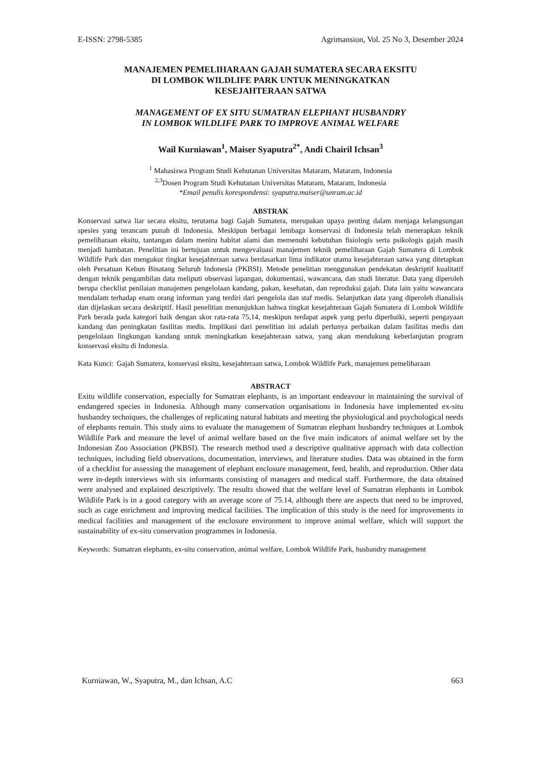E-ISSN: 2798-5385 Agrimansion, Vol. 25 No 3, Desember 2024
MANAJEMEN PEMELIHARAAN GAJAH SUMATERA SECARA EKSITU
DI LOMBOK WILDLIFE PARK UNTUK MENINGKATKAN
KESEJAHTERAAN SATWA
MANAGEMENT OF EX SITU SUMATRAN ELEPHANT HUSBANDRY
IN LOMBOK WILDLIFE PARK TO IMPROVE ANIMAL WELFARE
Wail Kurniawan<sup>1</sup>, Maiser Syaputra<sup>2*</sup>, Andi Chairil Ichsan<sup>3</sup>
<sup>1</sup> Mahasiswa Program Studi Kehutanan Universitas Mataram, Mataram, Indonesia
<sup>2,3</sup>Dosen Program Studi Kehutanan Universitas Mataram, Mataram, Indonesia
*Email penulis korespondensi: syaputra.maiser@unram.ac.id
ABSTRAK
Konservasi satwa liar secara eksitu, terutama bagi Gajah Sumatera, merupakan upaya penting dalam menjaga kelangsungan spesies yang terancam punah di Indonesia. Meskipun berbagai lembaga konservasi di Indonesia telah menerapkan teknik pemeliharaan eksitu, tantangan dalam meniru habitat alami dan memenuhi kebutuhan fisiologis serta psikologis gajah masih menjadi hambatan. Penelitian ini bertujuan untuk mengevaluasi manajemen teknik pemeliharaan Gajah Sumatera di Lombok Wildlife Park dan mengukur tingkat kesejahteraan satwa berdasarkan lima indikator utama kesejahteraan satwa yang ditetapkan oleh Persatuan Kebun Binatang Seluruh Indonesia (PKBSI). Metode penelitian menggunakan pendekatan deskriptif kualitatif dengan teknik pengambilan data meliputi observasi lapangan, dokumentasi, wawancara, dan studi literatur. Data yang diperoleh berupa checklist penilaian manajemen pengelolaan kandang, pakan, kesehatan, dan reproduksi gajah. Data lain yaitu wawancara mendalam terhadap enam orang informan yang terdiri dari pengelola dan staf medis. Selanjutkan data yang diperoleh dianalisis dan dijelaskan secara deskriptif. Hasil penelitian menunjukkan bahwa tingkat kesejahteraan Gajah Sumatera di Lombok Wildlife Park berada pada kategori baik dengan skor rata-rata 75,14, meskipun terdapat aspek yang perlu diperbaiki, seperti pengayaan kandang dan peningkatan fasilitas medis. Implikasi dari penelitian ini adalah perlunya perbaikan dalam fasilitas medis dan pengelolaan lingkungan kandang untuk meningkatkan kesejahteraan satwa, yang akan mendukung keberlanjutan program konservasi eksitu di Indonesia.
Kata Kunci: Gajah Sumatera, konservasi eksitu, kesejahteraan satwa, Lombok Wildlife Park, manajemen pemeliharaan
ABSTRACT
Exitu wildlife conservation, especially for Sumatran elephants, is an important endeavour in maintaining the survival of endangered species in Indonesia. Although many conservation organisations in Indonesia have implemented ex-situ husbandry techniques, the challenges of replicating natural habitats and meeting the physiological and psychological needs of elephants remain. This study aims to evaluate the management of Sumatran elephant husbandry techniques at Lombok Wildlife Park and measure the level of animal welfare based on the five main indicators of animal welfare set by the Indonesian Zoo Association (PKBSI). The research method used a descriptive qualitative approach with data collection techniques, including field observations, documentation, interviews, and literature studies. Data was obtained in the form of a checklist for assessing the management of elephant enclosure management, feed, health, and reproduction. Other data were in-depth interviews with six informants consisting of managers and medical staff. Furthermore, the data obtained were analysed and explained descriptively. The results showed that the welfare level of Sumatran elephants in Lombok Wildlife Park is in a good category with an average score of 75.14, although there are aspects that need to be improved, such as cage enrichment and improving medical facilities. The implication of this study is the need for improvements in medical facilities and management of the enclosure environment to improve animal welfare, which will support the sustainability of ex-situ conservation programmes in Indonesia.
Keywords: Sumatran elephants, ex-situ conservation, animal welfare, Lombok Wildlife Park, husbandry management
Kurniawan, W., Syaputra, M., dan Ichsan, A.C 663